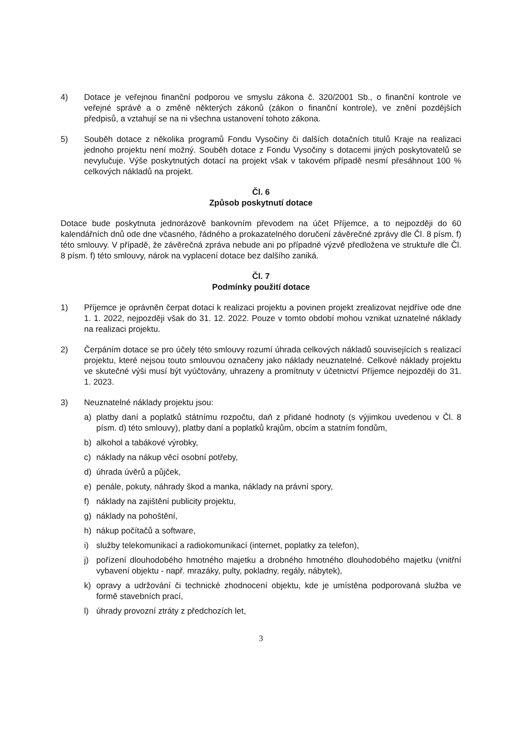4) Dotace je veřejnou finanční podporou ve smyslu zákona č. 320/2001 Sb., o finanční kontrole ve veřejné správě a o změně některých zákonů (zákon o finanční kontrole), ve znění pozdějších předpisů, a vztahují se na ni všechna ustanovení tohoto zákona.
5) Souběh dotace z několika programů Fondu Vysočiny či dalších dotačních titulů Kraje na realizaci jednoho projektu není možný. Souběh dotace z Fondu Vysočiny s dotacemi jiných poskytovatelů se nevylučuje. Výše poskytnutých dotací na projekt však v takovém případě nesmí přesáhnout 100 % celkových nákladů na projekt.
Čl. 6
Způsob poskytnutí dotace
Dotace bude poskytnuta jednorázově bankovním převodem na účet Příjemce, a to nejpozději do 60 kalendářních dnů ode dne včasného, řádného a prokazatelného doručení závěrečné zprávy dle Čl. 8 písm. f) této smlouvy. V případě, že závěrečná zpráva nebude ani po případné výzvě předložena ve struktuře dle Čl. 8 písm. f) této smlouvy, nárok na vyplacení dotace bez dalšího zaniká.
Čl. 7
Podmínky použití dotace
1) Příjemce je oprávněn čerpat dotaci k realizaci projektu a povinen projekt zrealizovat nejdříve ode dne 1. 1. 2022, nejpozději však do 31. 12. 2022. Pouze v tomto období mohou vznikat uznatelné náklady na realizaci projektu.
2) Čerpáním dotace se pro účely této smlouvy rozumí úhrada celkových nákladů souvisejících s realizací projektu, které nejsou touto smlouvou označeny jako náklady neuznatelné. Celkové náklady projektu ve skutečné výši musí být vyúčtovány, uhrazeny a promítnuty v účetnictví Příjemce nejpozději do 31. 1. 2023.
3) Neuznatelné náklady projektu jsou:
a) platby daní a poplatků státnímu rozpočtu, daň z přidané hodnoty (s výjimkou uvedenou v Čl. 8 písm. d) této smlouvy), platby daní a poplatků krajům, obcím a statním fondům,
b) alkohol a tabákové výrobky,
c) náklady na nákup věcí osobní potřeby,
d) úhrada úvěrů a půjček,
e) penále, pokuty, náhrady škod a manka, náklady na právní spory,
f) náklady na zajištění publicity projektu,
g) náklady na pohoštění,
h) nákup počítačů a software,
i) služby telekomunikací a radiokomunikací (internet, poplatky za telefon),
j) pořízení dlouhodobého hmotného majetku a drobného hmotného dlouhodobého majetku (vnitřní vybavení objektu - např. mrazáky, pulty, pokladny, regály, nábytek),
k) opravy a udržování či technické zhodnocení objektu, kde je umístěna podporovaná služba ve formě stavebních prací,
l) úhrady provozní ztráty z předchozích let,
3